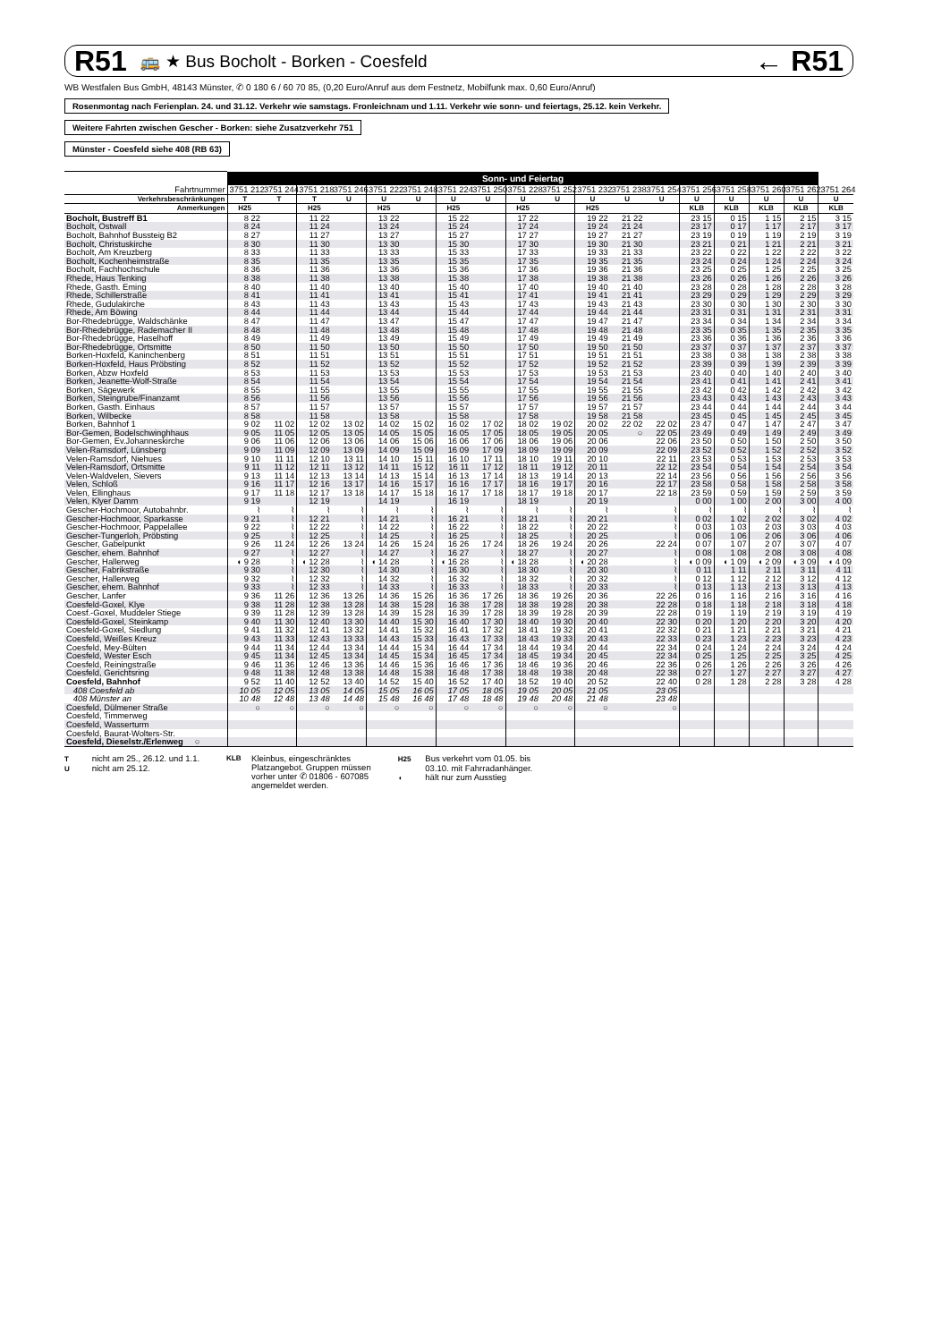R51 🚌 ★ Bus Bocholt - Borken - Coesfeld ← R51
WB Westfalen Bus GmbH, 48143 Münster, ✆ 0 180 6 / 60 70 85, (0,20 Euro/Anruf aus dem Festnetz, Mobilfunk max. 0,60 Euro/Anruf)
Rosenmontag nach Ferienplan. 24. und 31.12. Verkehr wie samstags. Fronleichnam und 1.11. Verkehr wie sonn- und feiertags, 25.12. kein Verkehr.
Weitere Fahrten zwischen Gescher - Borken: siehe Zusatzverkehr 751
Münster - Coesfeld siehe 408 (RB 63)
| | Sonn- und Feiertag | | | | | | | | | | | | | | | | | |
| --- | --- | --- | --- | --- | --- | --- | --- | --- | --- | --- | --- | --- | --- | --- | --- | --- | --- | --- |
| Fahrtnummer | 3751 212 | 3751 244 | 3751 218 | 3751 246 | 3751 222 | 3751 248 | 3751 224 | 3751 250 | 3751 228 | 3751 252 | 3751 232 | 3751 238 | 3751 254 | 3751 256 | 3751 258 | 3751 260 | 3751 262 | 3751 264 |
| Verkehrsbeschränkungen | T | T | T | U | U | U | U | U | U | U | U | U | U | U | U | U | U | U |
| Anmerkungen | H25 | | H25 | | H25 | | H25 | | H25 | | H25 | | | KLB | KLB | KLB | KLB | KLB |
| Bocholt, Bustreff B1 | 8 22 | | 11 22 | | 13 22 | | 15 22 | | 17 22 | | 19 22 | 21 22 | | 23 15 | 0 15 | 1 15 | 2 15 | 3 15 |
| Bocholt, Ostwall | 8 24 | | 11 24 | | 13 24 | | 15 24 | | 17 24 | | 19 24 | 21 24 | | 23 17 | 0 17 | 1 17 | 2 17 | 3 17 |
| Bocholt, Bahnhof Bussteig B2 | 8 27 | | 11 27 | | 13 27 | | 15 27 | | 17 27 | | 19 27 | 21 27 | | 23 19 | 0 19 | 1 19 | 2 19 | 3 19 |
| Bocholt, Christuskirche | 8 30 | | 11 30 | | 13 30 | | 15 30 | | 17 30 | | 19 30 | 21 30 | | 23 21 | 0 21 | 1 21 | 2 21 | 3 21 |
| Bocholt, Am Kreuzberg | 8 33 | | 11 33 | | 13 33 | | 15 33 | | 17 33 | | 19 33 | 21 33 | | 23 22 | 0 22 | 1 22 | 2 22 | 3 22 |
| Bocholt, Kochenheimstraße | 8 35 | | 11 35 | | 13 35 | | 15 35 | | 17 35 | | 19 35 | 21 35 | | 23 24 | 0 24 | 1 24 | 2 24 | 3 24 |
| Bocholt, Fachhochschule | 8 36 | | 11 36 | | 13 36 | | 15 36 | | 17 36 | | 19 36 | 21 36 | | 23 25 | 0 25 | 1 25 | 2 25 | 3 25 |
| Rhede, Haus Tenking | 8 38 | | 11 38 | | 13 38 | | 15 38 | | 17 38 | | 19 38 | 21 38 | | 23 26 | 0 26 | 1 26 | 2 26 | 3 26 |
| Rhede, Gasth. Eming | 8 40 | | 11 40 | | 13 40 | | 15 40 | | 17 40 | | 19 40 | 21 40 | | 23 28 | 0 28 | 1 28 | 2 28 | 3 28 |
| Rhede, Schillerstraße | 8 41 | | 11 41 | | 13 41 | | 15 41 | | 17 41 | | 19 41 | 21 41 | | 23 29 | 0 29 | 1 29 | 2 29 | 3 29 |
| Rhede, Gudulakirche | 8 43 | | 11 43 | | 13 43 | | 15 43 | | 17 43 | | 19 43 | 21 43 | | 23 30 | 0 30 | 1 30 | 2 30 | 3 30 |
| Rhede, Am Böwing | 8 44 | | 11 44 | | 13 44 | | 15 44 | | 17 44 | | 19 44 | 21 44 | | 23 31 | 0 31 | 1 31 | 2 31 | 3 31 |
| Bor-Rhedebrügge, Waldschänke | 8 47 | | 11 47 | | 13 47 | | 15 47 | | 17 47 | | 19 47 | 21 47 | | 23 34 | 0 34 | 1 34 | 2 34 | 3 34 |
| Bor-Rhedebrügge, Rademacher II | 8 48 | | 11 48 | | 13 48 | | 15 48 | | 17 48 | | 19 48 | 21 48 | | 23 35 | 0 35 | 1 35 | 2 35 | 3 35 |
| Bor-Rhedebrügge, Haselhoff | 8 49 | | 11 49 | | 13 49 | | 15 49 | | 17 49 | | 19 49 | 21 49 | | 23 36 | 0 36 | 1 36 | 2 36 | 3 36 |
| Bor-Rhedebrügge, Ortsmitte | 8 50 | | 11 50 | | 13 50 | | 15 50 | | 17 50 | | 19 50 | 21 50 | | 23 37 | 0 37 | 1 37 | 2 37 | 3 37 |
| Borken-Hoxfeld, Kaninchenberg | 8 51 | | 11 51 | | 13 51 | | 15 51 | | 17 51 | | 19 51 | 21 51 | | 23 38 | 0 38 | 1 38 | 2 38 | 3 38 |
| Borken-Hoxfeld, Haus Pröbsting | 8 52 | | 11 52 | | 13 52 | | 15 52 | | 17 52 | | 19 52 | 21 52 | | 23 39 | 0 39 | 1 39 | 2 39 | 3 39 |
| Borken, Abzw Hoxfeld | 8 53 | | 11 53 | | 13 53 | | 15 53 | | 17 53 | | 19 53 | 21 53 | | 23 40 | 0 40 | 1 40 | 2 40 | 3 40 |
| Borken, Jeanette-Wolf-Straße | 8 54 | | 11 54 | | 13 54 | | 15 54 | | 17 54 | | 19 54 | 21 54 | | 23 41 | 0 41 | 1 41 | 2 41 | 3 41 |
| Borken, Sägewerk | 8 55 | | 11 55 | | 13 55 | | 15 55 | | 17 55 | | 19 55 | 21 55 | | 23 42 | 0 42 | 1 42 | 2 42 | 3 42 |
| Borken, Steingrube/Finanzamt | 8 56 | | 11 56 | | 13 56 | | 15 56 | | 17 56 | | 19 56 | 21 56 | | 23 43 | 0 43 | 1 43 | 2 43 | 3 43 |
| Borken, Gasth. Einhaus | 8 57 | | 11 57 | | 13 57 | | 15 57 | | 17 57 | | 19 57 | 21 57 | | 23 44 | 0 44 | 1 44 | 2 44 | 3 44 |
| Borken, Wilbecke | 8 58 | | 11 58 | | 13 58 | | 15 58 | | 17 58 | | 19 58 | 21 58 | | 23 45 | 0 45 | 1 45 | 2 45 | 3 45 |
| Borken, Bahnhof 1 | 9 02 | 11 02 | 12 02 | 13 02 | 14 02 | 15 02 | 16 02 | 17 02 | 18 02 | 19 02 | 20 02 | 22 02 | 22 02 | 23 47 | 0 47 | 1 47 | 2 47 | 3 47 |
| Bor-Gemen, Bodelschwinghhaus | 9 05 | 11 05 | 12 05 | 13 05 | 14 05 | 15 05 | 16 05 | 17 05 | 18 05 | 19 05 | 20 05 | ○ | 22 05 | 23 49 | 0 49 | 1 49 | 2 49 | 3 49 |
| Bor-Gemen, Ev.Johanneskirche | 9 06 | 11 06 | 12 06 | 13 06 | 14 06 | 15 06 | 16 06 | 17 06 | 18 06 | 19 06 | 20 06 | | 22 06 | 23 50 | 0 50 | 1 50 | 2 50 | 3 50 |
| Velen-Ramsdorf, Lünsberg | 9 09 | 11 09 | 12 09 | 13 09 | 14 09 | 15 09 | 16 09 | 17 09 | 18 09 | 19 09 | 20 09 | | 22 09 | 23 52 | 0 52 | 1 52 | 2 52 | 3 52 |
| Velen-Ramsdorf, Niehues | 9 10 | 11 11 | 12 10 | 13 11 | 14 10 | 15 11 | 16 10 | 17 11 | 18 10 | 19 11 | 20 10 | | 22 11 | 23 53 | 0 53 | 1 53 | 2 53 | 3 53 |
| Velen-Ramsdorf, Ortsmitte | 9 11 | 11 12 | 12 11 | 13 12 | 14 11 | 15 12 | 16 11 | 17 12 | 18 11 | 19 12 | 20 11 | | 22 12 | 23 54 | 0 54 | 1 54 | 2 54 | 3 54 |
| Velen-Waldvelen, Sievers | 9 13 | 11 14 | 12 13 | 13 14 | 14 13 | 15 14 | 16 13 | 17 14 | 18 13 | 19 14 | 20 13 | | 22 14 | 23 56 | 0 56 | 1 56 | 2 56 | 3 56 |
| Velen, Schloß | 9 16 | 11 17 | 12 16 | 13 17 | 14 16 | 15 17 | 16 16 | 17 17 | 18 16 | 19 17 | 20 16 | | 22 17 | 23 58 | 0 58 | 1 58 | 2 58 | 3 58 |
| Velen, Ellinghaus | 9 17 | 11 18 | 12 17 | 13 18 | 14 17 | 15 18 | 16 17 | 17 18 | 18 17 | 19 18 | 20 17 | | 22 18 | 23 59 | 0 59 | 1 59 | 2 59 | 3 59 |
| Velen, Klyer Damm | 9 19 | | 12 19 | | 14 19 | | 16 19 | | 18 19 | | 20 19 | | | 0 00 | 1 00 | 2 00 | 3 00 | 4 00 |
| Gescher-Hochmoor, Autobahnbr. | ⌇ | ⌇ | ⌇ | ⌇ | ⌇ | ⌇ | ⌇ | ⌇ | ⌇ | ⌇ | ⌇ | | ⌇ | ⌇ | ⌇ | ⌇ | ⌇ | ⌇ |
| Gescher-Hochmoor, Sparkasse | 9 21 | ⌇ | 12 21 | ⌇ | 14 21 | ⌇ | 16 21 | ⌇ | 18 21 | ⌇ | 20 21 | | ⌇ | 0 02 | 1 02 | 2 02 | 3 02 | 4 02 |
| Gescher-Hochmoor, Pappelallee | 9 22 | ⌇ | 12 22 | ⌇ | 14 22 | ⌇ | 16 22 | ⌇ | 18 22 | ⌇ | 20 22 | | ⌇ | 0 03 | 1 03 | 2 03 | 3 03 | 4 03 |
| Gescher-Tungerloh, Pröbsting | 9 25 | ⌇ | 12 25 | ⌇ | 14 25 | ⌇ | 16 25 | ⌇ | 18 25 | ⌇ | 20 25 | | ⌇ | 0 06 | 1 06 | 2 06 | 3 06 | 4 06 |
| Gescher, Gabelpunkt | 9 26 | 11 24 | 12 26 | 13 24 | 14 26 | 15 24 | 16 26 | 17 24 | 18 26 | 19 24 | 20 26 | | 22 24 | 0 07 | 1 07 | 2 07 | 3 07 | 4 07 |
| Gescher, ehem. Bahnhof | 9 27 | ⌇ | 12 27 | ⌇ | 14 27 | ⌇ | 16 27 | ⌇ | 18 27 | ⌇ | 20 27 | | ⌇ | 0 08 | 1 08 | 2 08 | 3 08 | 4 08 |
| Gescher, Hallerweg | ◖ 9 28 | ⌇ | ◖ 12 28 | ⌇ | ◖ 14 28 | ⌇ | ◖ 16 28 | ⌇ | ◖ 18 28 | ⌇ | ◖ 20 28 | | ⌇ | ◖ 0 09 | ◖ 1 09 | ◖ 2 09 | ◖ 3 09 | ◖ 4 09 |
| Gescher, Fabrikstraße | 9 30 | ⌇ | 12 30 | ⌇ | 14 30 | ⌇ | 16 30 | ⌇ | 18 30 | ⌇ | 20 30 | | ⌇ | 0 11 | 1 11 | 2 11 | 3 11 | 4 11 |
| Gescher, Hallerweg | 9 32 | ⌇ | 12 32 | ⌇ | 14 32 | ⌇ | 16 32 | ⌇ | 18 32 | ⌇ | 20 32 | | ⌇ | 0 12 | 1 12 | 2 12 | 3 12 | 4 12 |
| Gescher, ehem. Bahnhof | 9 33 | ⌇ | 12 33 | ⌇ | 14 33 | ⌇ | 16 33 | ⌇ | 18 33 | ⌇ | 20 33 | | ⌇ | 0 13 | 1 13 | 2 13 | 3 13 | 4 13 |
| Gescher, Lanfer | 9 36 | 11 26 | 12 36 | 13 26 | 14 36 | 15 26 | 16 36 | 17 26 | 18 36 | 19 26 | 20 36 | | 22 26 | 0 16 | 1 16 | 2 16 | 3 16 | 4 16 |
| Coesfeld-Goxel, Klye | 9 38 | 11 28 | 12 38 | 13 28 | 14 38 | 15 28 | 16 38 | 17 28 | 18 38 | 19 28 | 20 38 | | 22 28 | 0 18 | 1 18 | 2 18 | 3 18 | 4 18 |
| Coesf.-Goxel, Muddeler Stiege | 9 39 | 11 28 | 12 39 | 13 28 | 14 39 | 15 28 | 16 39 | 17 28 | 18 39 | 19 28 | 20 39 | | 22 28 | 0 19 | 1 19 | 2 19 | 3 19 | 4 19 |
| Coesfeld-Goxel, Steinkamp | 9 40 | 11 30 | 12 40 | 13 30 | 14 40 | 15 30 | 16 40 | 17 30 | 18 40 | 19 30 | 20 40 | | 22 30 | 0 20 | 1 20 | 2 20 | 3 20 | 4 20 |
| Coesfeld-Goxel, Siedlung | 9 41 | 11 32 | 12 41 | 13 32 | 14 41 | 15 32 | 16 41 | 17 32 | 18 41 | 19 32 | 20 41 | | 22 32 | 0 21 | 1 21 | 2 21 | 3 21 | 4 21 |
| Coesfeld, Weißes Kreuz | 9 43 | 11 33 | 12 43 | 13 33 | 14 43 | 15 33 | 16 43 | 17 33 | 18 43 | 19 33 | 20 43 | | 22 33 | 0 23 | 1 23 | 2 23 | 3 23 | 4 23 |
| Coesfeld, Mey-Bülten | 9 44 | 11 34 | 12 44 | 13 34 | 14 44 | 15 34 | 16 44 | 17 34 | 18 44 | 19 34 | 20 44 | | 22 34 | 0 24 | 1 24 | 2 24 | 3 24 | 4 24 |
| Coesfeld, Wester Esch | 9 45 | 11 34 | 12 45 | 13 34 | 14 45 | 15 34 | 16 45 | 17 34 | 18 45 | 19 34 | 20 45 | | 22 34 | 0 25 | 1 25 | 2 25 | 3 25 | 4 25 |
| Coesfeld, Reiningstraße | 9 46 | 11 36 | 12 46 | 13 36 | 14 46 | 15 36 | 16 46 | 17 36 | 18 46 | 19 36 | 20 46 | | 22 36 | 0 26 | 1 26 | 2 26 | 3 26 | 4 26 |
| Coesfeld, Gerichtsring | 9 48 | 11 38 | 12 48 | 13 38 | 14 48 | 15 38 | 16 48 | 17 38 | 18 48 | 19 38 | 20 48 | | 22 38 | 0 27 | 1 27 | 2 27 | 3 27 | 4 27 |
| Coesfeld, Bahnhof | 9 52 | 11 40 | 12 52 | 13 40 | 14 52 | 15 40 | 16 52 | 17 40 | 18 52 | 19 40 | 20 52 | | 22 40 | 0 28 | 1 28 | 2 28 | 3 28 | 4 28 |
| 408 Coesfeld ab | 10 05 | 12 05 | 13 05 | 14 05 | 15 05 | 16 05 | 17 05 | 18 05 | 19 05 | 20 05 | 21 05 | | 23 05 | | | | | |
| 408 Münster an | 10 48 | 12 48 | 13 48 | 14 48 | 15 48 | 16 48 | 17 48 | 18 48 | 19 48 | 20 48 | 21 48 | | 23 48 | | | | | |
| Coesfeld, Dülmener Straße | ○ | ○ | ○ | ○ | ○ | ○ | ○ | ○ | ○ | ○ | ○ | | ○ | | | | | |
| Coesfeld, Timmerweg | | | | | | | | | | | | | | | | | | |
| Coesfeld, Wasserturm | | | | | | | | | | | | | | | | | | |
| Coesfeld, Baurat-Wolters-Str. | | | | | | | | | | | | | | | | | | |
| Coesfeld, Dieselstr./Erlenweg ○ | | | | | | | | | | | | | | | | | | |
T nicht am 25., 26.12. und 1.1.
U nicht am 25.12.
KLB Kleinbus, eingeschränktes
Platzangebot. Gruppen müssen
vorher unter ✆ 01806 - 607085
angemeldet werden.
H25 Bus verkehrt vom 01.05. bis
03.10. mit Fahrradanhänger.
◖ hält nur zum Ausstieg